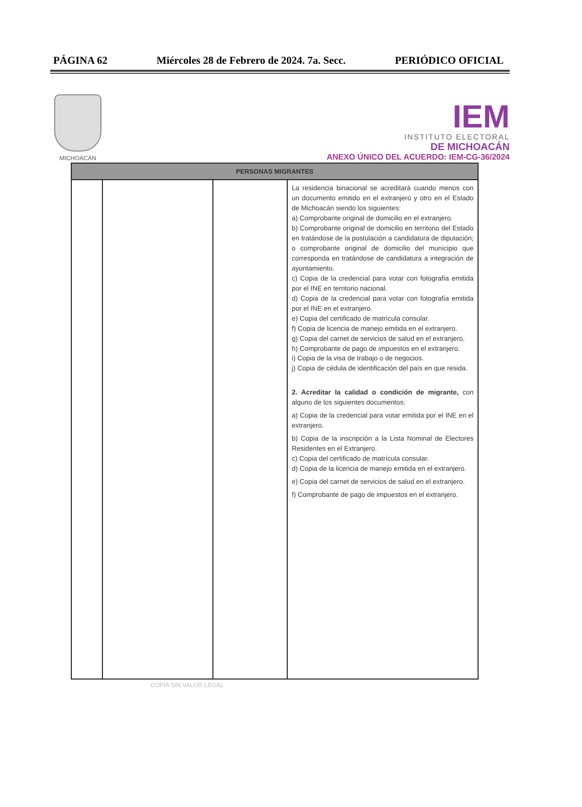PÁGINA 62 Miércoles 28 de Febrero de 2024. 7a. Secc. PERIÓDICO OFICIAL
MICHOACÁN
IEM
INSTITUTO ELECTORAL
DE MICHOACÁN
ANEXO ÚNICO DEL ACUERDO: IEM-CG-36/2024
| PERSONAS MIGRANTES | | | |
| --- | --- | --- | --- |
| | | | La residencia binacional se acreditará cuando menos con un documento emitido en el extranjero y otro en el Estado de Michoacán siendo los siguientes: a) Comprobante original de domicilio en el extranjero. b) Comprobante original de domicilio en territorio del Estado en tratándose de la postulación a candidatura de diputación; o comprobante original de domicilio del municipio que corresponda en tratándose de candidatura a integración de ayuntamiento. c) Copia de la credencial para votar con fotografía emitida por el INE en territorio nacional. d) Copia de la credencial para votar con fotografía emitida por el INE en el extranjero. e) Copia del certificado de matrícula consular. f) Copia de licencia de manejo emitida en el extranjero. g) Copia del carnet de servicios de salud en el extranjero. h) Comprobante de pago de impuestos en el extranjero. i) Copia de la visa de trabajo o de negocios. j) Copia de cédula de identificación del país en que resida. 2. Acreditar la calidad o condición de migrante, con alguno de los siguientes documentos: a) Copia de la credencial para votar emitida por el INE en el extranjero. b) Copia de la inscripción a la Lista Nominal de Electores Residentes en el Extranjero. c) Copia del certificado de matrícula consular. d) Copia de la licencia de manejo emitida en el extranjero. e) Copia del carnet de servicios de salud en el extranjero. f) Comprobante de pago de impuestos en el extranjero. |
COPIA SIN VALOR LEGAL